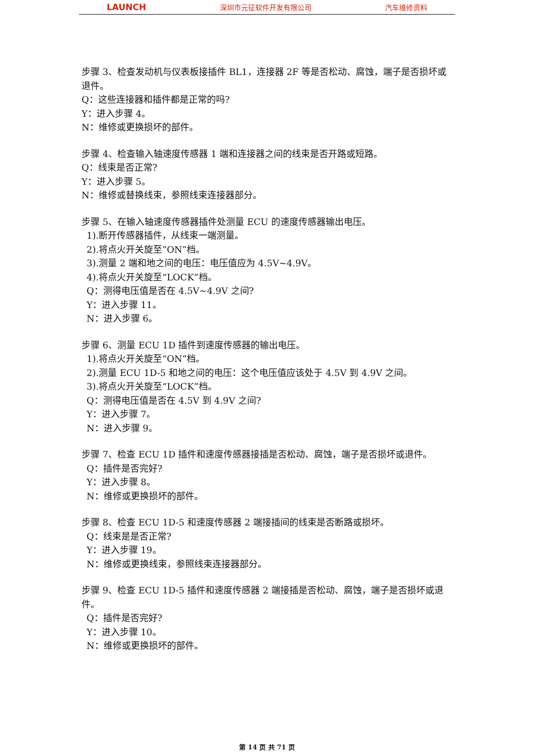LAUNCH 深圳市元征软件开发有限公司 汽车维修资料
步骤 3、检查发动机与仪表板接插件 BL1，连接器 2F 等是否松动、腐蚀，端子是否损坏或退件。
Q：这些连接器和插件都是正常的吗?
Y：进入步骤 4。
N：维修或更换损坏的部件。
步骤 4、检查输入轴速度传感器 1 端和连接器之间的线束是否开路或短路。
Q：线束是否正常?
Y：进入步骤 5。
N：维修或替换线束，参照线束连接器部分。
步骤 5、在输入轴速度传感器插件处测量 ECU 的速度传感器输出电压。
1).断开传感器插件，从线束一端测量。
2).将点火开关旋至“ON”档。
3).测量 2 端和地之间的电压：电压值应为 4.5V~4.9V。
4).将点火开关旋至“LOCK”档。
Q：测得电压值是否在 4.5V~4.9V 之间?
Y：进入步骤 11。
N：进入步骤 6。
步骤 6、测量 ECU 1D 插件到速度传感器的输出电压。
1).将点火开关旋至“ON”档。
2).测量 ECU 1D-5 和地之间的电压：这个电压值应该处于 4.5V 到 4.9V 之间。
3).将点火开关旋至“LOCK”档。
Q：测得电压值是否在 4.5V 到 4.9V 之间?
Y：进入步骤 7。
N：进入步骤 9。
步骤 7、检查 ECU 1D 插件和速度传感器接插是否松动、腐蚀，端子是否损坏或退件。
Q：插件是否完好?
Y：进入步骤 8。
N：维修或更换损坏的部件。
步骤 8、检查 ECU 1D-5 和速度传感器 2 端接插间的线束是否断路或损坏。
Q：线束是是否正常?
Y：进入步骤 19。
N：维修或更换线束，参照线束连接器部分。
步骤 9、检查 ECU 1D-5 插件和速度传感器 2 端接插是否松动、腐蚀，端子是否损坏或退件。
Q：插件是否完好?
Y：进入步骤 10。
N：维修或更换损坏的部件。
第 14 页 共 71 页